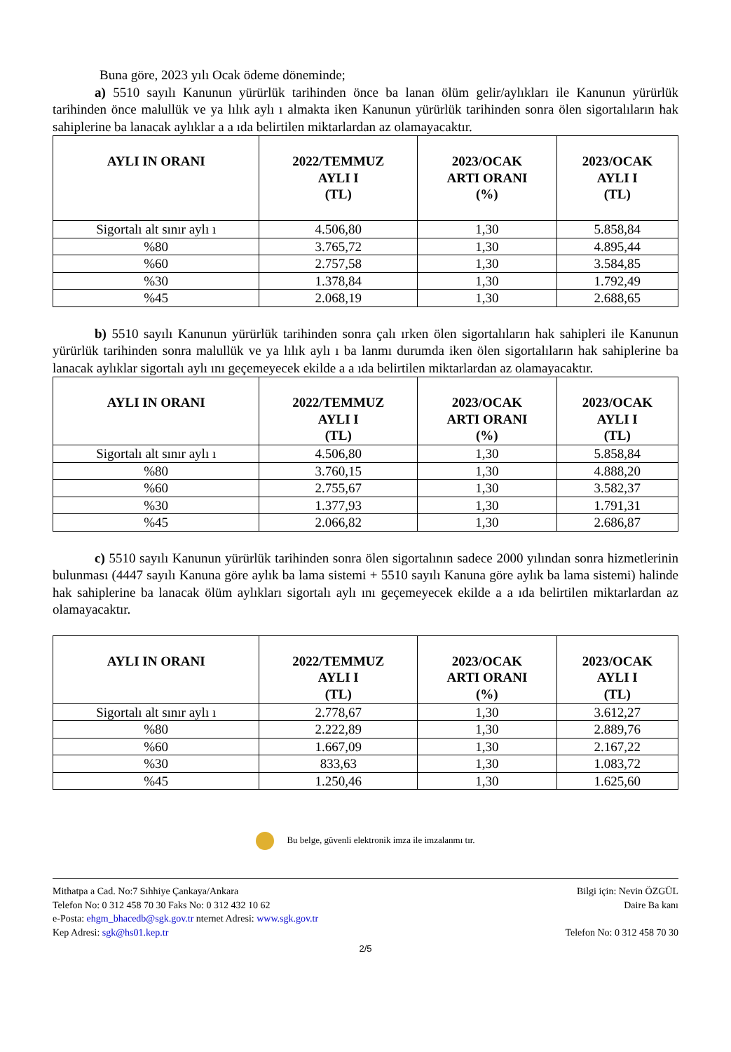Buna göre, 2023 yılı Ocak ödeme döneminde;
a) 5510 sayılı Kanunun yürürlük tarihinden önce ba lanan ölüm gelir/aylıkları ile Kanunun yürürlük tarihinden önce malullük ve ya lılık aylı ı almakta iken Kanunun yürürlük tarihinden sonra ölen sigortalıların hak sahiplerine ba lanacak aylıklar a a ıda belirtilen miktarlardan az olamayacaktır.
| AYLI IN ORANI | 2022/TEMMUZ AYLI I (TL) | 2023/OCAK ARTI ORANI (%) | 2023/OCAK AYLI I (TL) |
| --- | --- | --- | --- |
| Sigortalı alt sınır aylı ı | 4.506,80 | 1,30 | 5.858,84 |
| %80 | 3.765,72 | 1,30 | 4.895,44 |
| %60 | 2.757,58 | 1,30 | 3.584,85 |
| %30 | 1.378,84 | 1,30 | 1.792,49 |
| %45 | 2.068,19 | 1,30 | 2.688,65 |
b) 5510 sayılı Kanunun yürürlük tarihinden sonra çalı ırken ölen sigortalıların hak sahipleri ile Kanunun yürürlük tarihinden sonra malullük ve ya lılık aylı ı ba lanmı durumda iken ölen sigortalıların hak sahiplerine ba lanacak aylıklar sigortalı aylı ını geçemeyecek ekilde a a ıda belirtilen miktarlardan az olamayacaktır.
| AYLI IN ORANI | 2022/TEMMUZ AYLI I (TL) | 2023/OCAK ARTI ORANI (%) | 2023/OCAK AYLI I (TL) |
| --- | --- | --- | --- |
| Sigortalı alt sınır aylı ı | 4.506,80 | 1,30 | 5.858,84 |
| %80 | 3.760,15 | 1,30 | 4.888,20 |
| %60 | 2.755,67 | 1,30 | 3.582,37 |
| %30 | 1.377,93 | 1,30 | 1.791,31 |
| %45 | 2.066,82 | 1,30 | 2.686,87 |
c) 5510 sayılı Kanunun yürürlük tarihinden sonra ölen sigortalının sadece 2000 yılından sonra hizmetlerinin bulunması (4447 sayılı Kanuna göre aylık ba lama sistemi + 5510 sayılı Kanuna göre aylık ba lama sistemi) halinde hak sahiplerine ba lanacak ölüm aylıkları sigortalı aylı ını geçemeyecek ekilde a a ıda belirtilen miktarlardan az olamayacaktır.
| AYLI IN ORANI | 2022/TEMMUZ AYLI I (TL) | 2023/OCAK ARTI ORANI (%) | 2023/OCAK AYLI I (TL) |
| --- | --- | --- | --- |
| Sigortalı alt sınır aylı ı | 2.778,67 | 1,30 | 3.612,27 |
| %80 | 2.222,89 | 1,30 | 2.889,76 |
| %60 | 1.667,09 | 1,30 | 2.167,22 |
| %30 | 833,63 | 1,30 | 1.083,72 |
| %45 | 1.250,46 | 1,30 | 1.625,60 |
Bu belge, güvenli elektronik imza ile imzalanmı tır.
Mithatpa a Cad. No:7 Sıhhiye Çankaya/Ankara
Telefon No: 0 312 458 70 30 Faks No: 0 312 432 10 62
e-Posta: ehgm_bhacedb@sgk.gov.tr nternet Adresi: www.sgk.gov.tr
Kep Adresi: sgk@hs01.kep.tr
Bilgi için: Nevin ÖZGÜL
Daire Ba kanı
Telefon No: 0 312 458 70 30
2/5